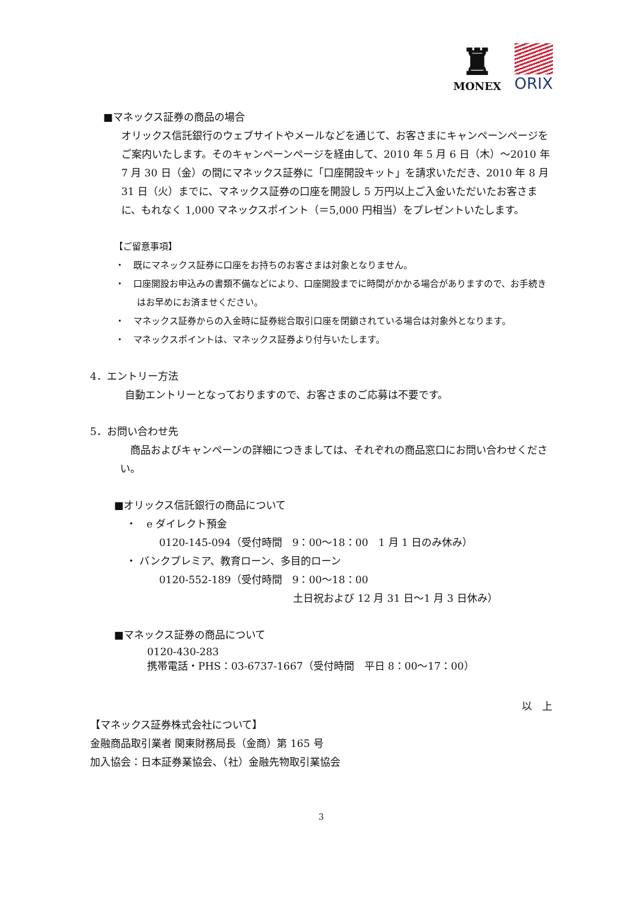♜
MONEX
ORIX
■マネックス証券の商品の場合
オリックス信託銀行のウェブサイトやメールなどを通じて、お客さまにキャンペーンページをご案内いたします。そのキャンペーンページを経由して、2010 年 5 月 6 日（木）～2010 年 7 月 30 日（金）の間にマネックス証券に「口座開設キット」を請求いただき、2010 年 8 月 31 日（火）までに、マネックス証券の口座を開設し 5 万円以上ご入金いただいたお客さまに、もれなく 1,000 マネックスポイント（＝5,000 円相当）をプレゼントいたします。
【ご留意事項】
・　既にマネックス証券に口座をお持ちのお客さまは対象となりません。
・　口座開設お申込みの書類不備などにより、口座開設までに時間がかかる場合がありますので、お手続きはお早めにお済ませください。
・　マネックス証券からの入金時に証券総合取引口座を閉鎖されている場合は対象外となります。
・　マネックスポイントは、マネックス証券より付与いたします。
4．エントリー方法
自動エントリーとなっておりますので、お客さまのご応募は不要です。
5．お問い合わせ先
　商品およびキャンペーンの詳細につきましては、それぞれの商品窓口にお問い合わせください。
■オリックス信託銀行の商品について
・　e ダイレクト預金
0120-145-094（受付時間　9：00～18：00　1 月 1 日のみ休み）
・ バンクプレミア、教育ローン、多目的ローン
0120-552-189（受付時間　9：00～18：00
土日祝および 12 月 31 日～1 月 3 日休み）
■マネックス証券の商品について
0120-430-283
携帯電話・PHS：03-6737-1667（受付時間　平日 8：00～17：00）
以　上
【マネックス証券株式会社について】
金融商品取引業者 関東財務局長（金商）第 165 号
加入協会：日本証券業協会、（社）金融先物取引業協会
3